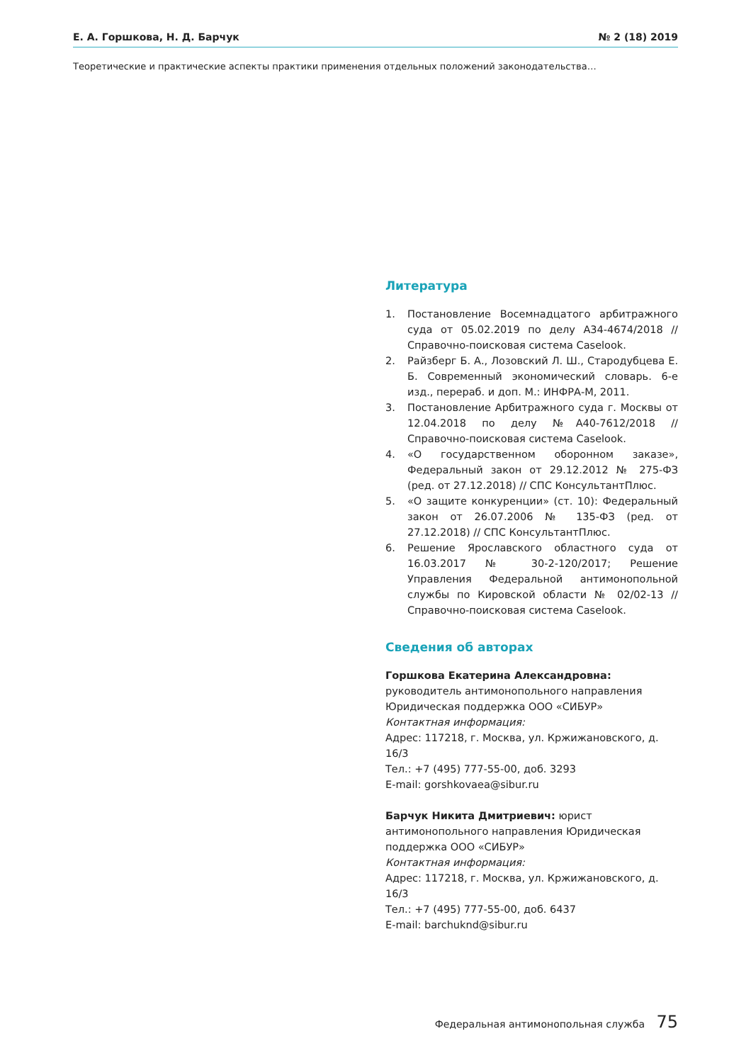Е. А. Горшкова, Н. Д. Барчук № 2 (18) 2019
Теоретические и практические аспекты практики применения отдельных положений законодательства…
Литература
1. Постановление Восемнадцатого арбитражного суда от 05.02.2019 по делу А34-4674/2018 // Справочно-поисковая система Caselook.
2. Райзберг Б. А., Лозовский Л. Ш., Стародубцева Е. Б. Современный экономический словарь. 6-е изд., перераб. и доп. М.: ИНФРА-М, 2011.
3. Постановление Арбитражного суда г. Москвы от 12.04.2018 по делу №А40-7612/2018 // Справочно-поисковая система Caselook.
4. «О государственном оборонном заказе», Федеральный закон от 29.12.2012 № 275-ФЗ (ред. от 27.12.2018) // СПС КонсультантПлюс.
5. «О защите конкуренции» (ст. 10): Федеральный закон от 26.07.2006 № 135-ФЗ (ред. от 27.12.2018) // СПС КонсультантПлюс.
6. Решение Ярославского областного суда от 16.03.2017 № 30-2-120/2017; Решение Управления Федеральной антимонопольной службы по Кировской области № 02/02-13 // Справочно-поисковая система Caselook.
Сведения об авторах
Горшкова Екатерина Александровна: руководитель антимонопольного направления Юридическая поддержка ООО «СИБУР»
Контактная информация:
Адрес: 117218, г. Москва, ул. Кржижановского, д. 16/3
Тел.: +7 (495) 777-55-00, доб. 3293
E-mail: gorshkovaea@sibur.ru
Барчук Никита Дмитриевич: юрист антимонопольного направления Юридическая поддержка ООО «СИБУР»
Контактная информация:
Адрес: 117218, г. Москва, ул. Кржижановского, д. 16/3
Тел.: +7 (495) 777-55-00, доб. 6437
E-mail: barchuknd@sibur.ru
Федеральная антимонопольная служба 75